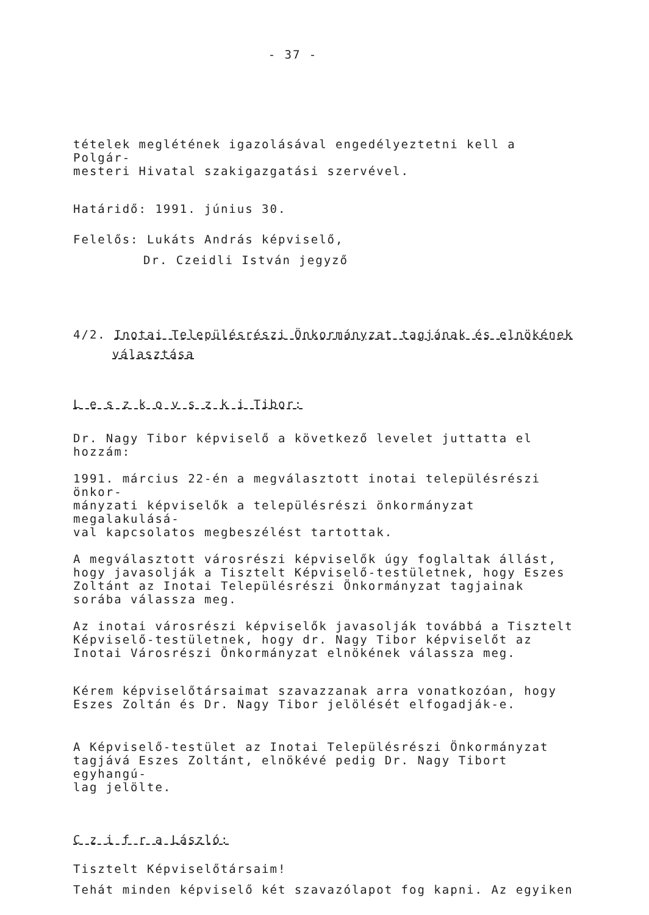- 37 -
tételek meglétének igazolásával engedélyeztetni kell a Polgár-
mesteri Hivatal szakigazgatási szervével.
Határidő: 1991. június 30.
Felelős: Lukáts András képviselő,
Dr. Czeidli István jegyző
4/2. Inotai Településrészi Önkormányzat tagjának és elnökének
választása
L e s z k o v s z k i Tibor:
Dr. Nagy Tibor képviselő a következő levelet juttatta el hozzám:
1991. március 22-én a megválasztott inotai településrészi önkor-
mányzati képviselők a településrészi önkormányzat megalakulásá-
val kapcsolatos megbeszélést tartottak.
A megválasztott városrészi képviselők úgy foglaltak állást, hogy javasolják a Tisztelt Képviselő-testületnek, hogy Eszes Zoltánt az Inotai Településrészi Önkormányzat tagjainak sorába válassza meg.
Az inotai városrészi képviselők javasolják továbbá a Tisztelt Képviselő-testületnek, hogy dr. Nagy Tibor képviselőt az Inotai Városrészi Önkormányzat elnökének válassza meg.
Kérem képviselőtársaimat szavazzanak arra vonatkozóan, hogy
Eszes Zoltán és Dr. Nagy Tibor jelölését elfogadják-e.
A Képviselő-testület az Inotai Településrészi Önkormányzat
tagjává Eszes Zoltánt, elnökévé pedig Dr. Nagy Tibort egyhangú-
lag jelölte.
C z i f r a László:
Tisztelt Képviselőtársaim!
Tehát minden képviselő két szavazólapot fog kapni. Az egyiken